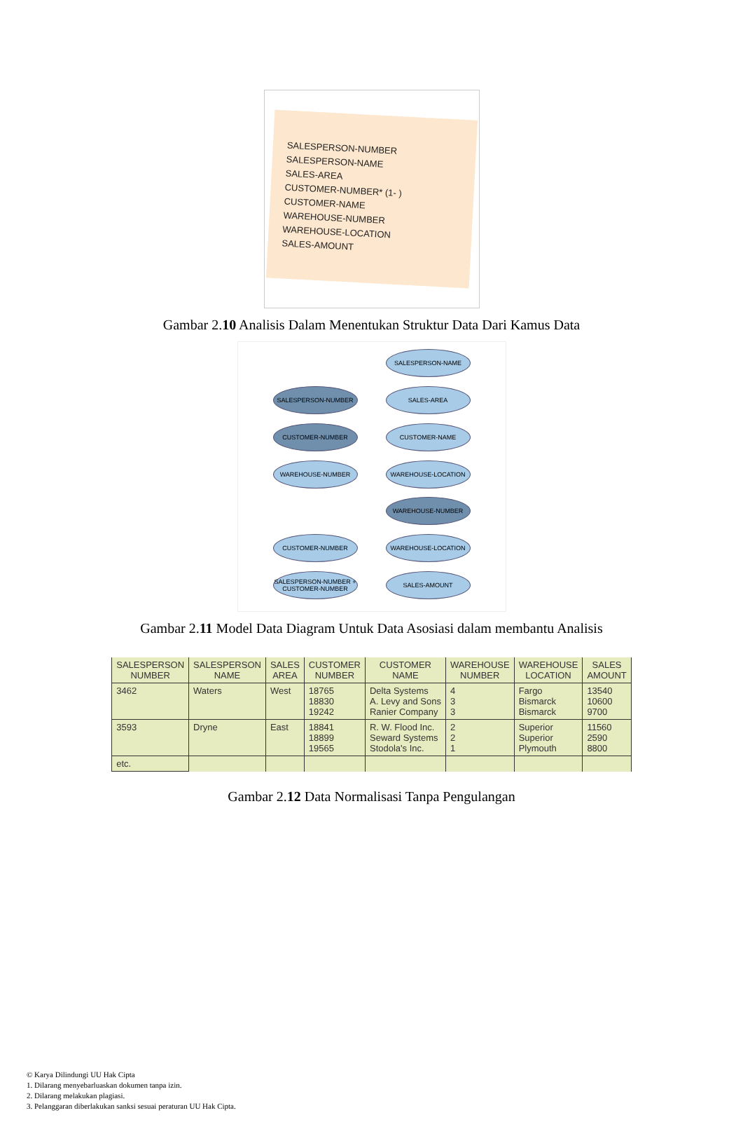SALESPERSON-NUMBER
SALESPERSON-NAME
SALES-AREA
CUSTOMER-NUMBER* (1- )
CUSTOMER-NAME
WAREHOUSE-NUMBER
WAREHOUSE-LOCATION
SALES-AMOUNT
Gambar 2.10 Analisis Dalam Menentukan Struktur Data Dari Kamus Data
SALESPERSON-NAME
SALESPERSON-NUMBER
SALES-AREA
CUSTOMER-NUMBER
CUSTOMER-NAME
WAREHOUSE-NUMBER
WAREHOUSE-LOCATION
WAREHOUSE-NUMBER
CUSTOMER-NUMBER
WAREHOUSE-LOCATION
SALESPERSON-NUMBER + CUSTOMER-NUMBER
SALES-AMOUNT
Gambar 2.11 Model Data Diagram Untuk Data Asosiasi dalam membantu Analisis
| SALESPERSON NUMBER | SALESPERSON NAME | SALES AREA | CUSTOMER NUMBER | CUSTOMER NAME | WAREHOUSE NUMBER | WAREHOUSE LOCATION | SALES AMOUNT |
| --- | --- | --- | --- | --- | --- | --- | --- |
| 3462 | Waters | West | 18765 18830 19242 | Delta Systems A. Levy and Sons Ranier Company | 4 3 3 | Fargo Bismarck Bismarck | 13540 10600 9700 |
| 3593 | Dryne | East | 18841 18899 19565 | R. W. Flood Inc. Seward Systems Stodola's Inc. | 2 2 1 | Superior Superior Plymouth | 11560 2590 8800 |
| etc. | | | | | | | |
Gambar 2.12 Data Normalisasi Tanpa Pengulangan
© Karya Dilindungi UU Hak Cipta
1. Dilarang menyebarluaskan dokumen tanpa izin.
2. Dilarang melakukan plagiasi.
3. Pelanggaran diberlakukan sanksi sesuai peraturan UU Hak Cipta.